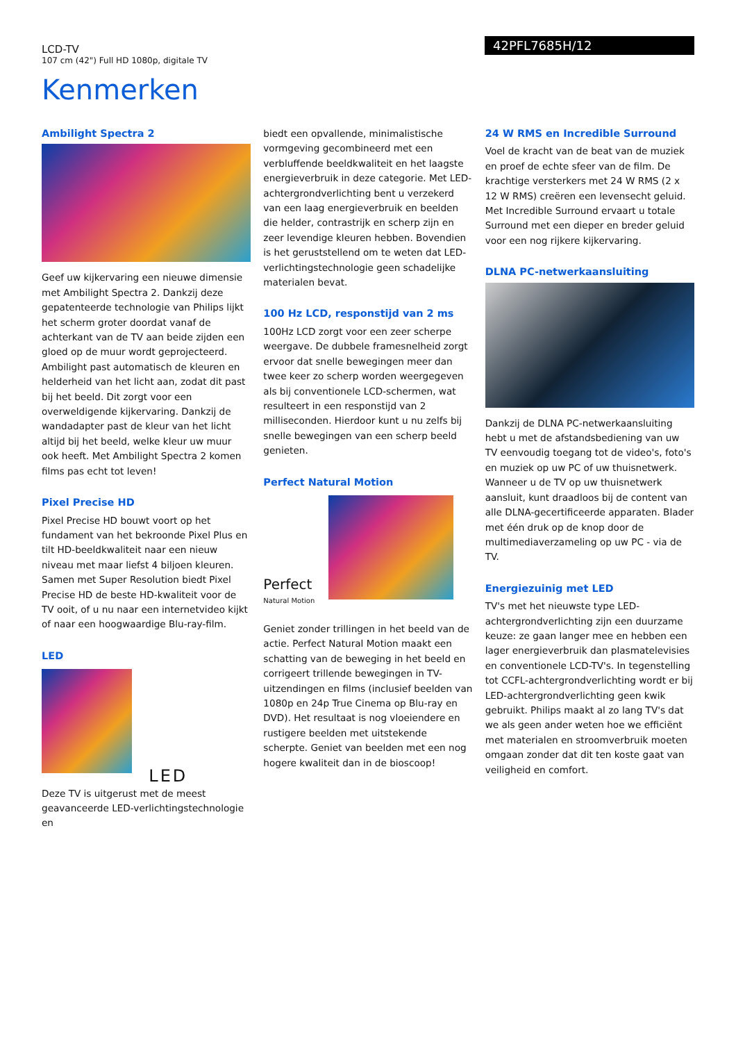LCD-TV
107 cm (42") Full HD 1080p, digitale TV
42PFL7685H/12
Kenmerken
Ambilight Spectra 2
Geef uw kijkervaring een nieuwe dimensie met Ambilight Spectra 2. Dankzij deze gepatenteerde technologie van Philips lijkt het scherm groter doordat vanaf de achterkant van de TV aan beide zijden een gloed op de muur wordt geprojecteerd. Ambilight past automatisch de kleuren en helderheid van het licht aan, zodat dit past bij het beeld. Dit zorgt voor een overweldigende kijkervaring. Dankzij de wandadapter past de kleur van het licht altijd bij het beeld, welke kleur uw muur ook heeft. Met Ambilight Spectra 2 komen films pas echt tot leven!
Pixel Precise HD
Pixel Precise HD bouwt voort op het fundament van het bekroonde Pixel Plus en tilt HD-beeldkwaliteit naar een nieuw niveau met maar liefst 4 biljoen kleuren. Samen met Super Resolution biedt Pixel Precise HD de beste HD-kwaliteit voor de TV ooit, of u nu naar een internetvideo kijkt of naar een hoogwaardige Blu-ray-film.
LED
LED
Deze TV is uitgerust met de meest geavanceerde LED-verlichtingstechnologie en
biedt een opvallende, minimalistische vormgeving gecombineerd met een verbluffende beeldkwaliteit en het laagste energieverbruik in deze categorie. Met LED-achtergrondverlichting bent u verzekerd van een laag energieverbruik en beelden die helder, contrastrijk en scherp zijn en zeer levendige kleuren hebben. Bovendien is het geruststellend om te weten dat LED-verlichtingstechnologie geen schadelijke materialen bevat.
100 Hz LCD, responstijd van 2 ms
100Hz LCD zorgt voor een zeer scherpe weergave. De dubbele framesnelheid zorgt ervoor dat snelle bewegingen meer dan twee keer zo scherp worden weergegeven als bij conventionele LCD-schermen, wat resulteert in een responstijd van 2 milliseconden. Hierdoor kunt u nu zelfs bij snelle bewegingen van een scherp beeld genieten.
Perfect Natural Motion
Perfect
Natural Motion
Geniet zonder trillingen in het beeld van de actie. Perfect Natural Motion maakt een schatting van de beweging in het beeld en corrigeert trillende bewegingen in TV-uitzendingen en films (inclusief beelden van 1080p en 24p True Cinema op Blu-ray en DVD). Het resultaat is nog vloeiendere en rustigere beelden met uitstekende scherpte. Geniet van beelden met een nog hogere kwaliteit dan in de bioscoop!
24 W RMS en Incredible Surround
Voel de kracht van de beat van de muziek en proef de echte sfeer van de film. De krachtige versterkers met 24 W RMS (2 x 12 W RMS) creëren een levensecht geluid. Met Incredible Surround ervaart u totale Surround met een dieper en breder geluid voor een nog rijkere kijkervaring.
DLNA PC-netwerkaansluiting
Dankzij de DLNA PC-netwerkaansluiting hebt u met de afstandsbediening van uw TV eenvoudig toegang tot de video's, foto's en muziek op uw PC of uw thuisnetwerk. Wanneer u de TV op uw thuisnetwerk aansluit, kunt draadloos bij de content van alle DLNA-gecertificeerde apparaten. Blader met één druk op de knop door de multimediaverzameling op uw PC - via de TV.
Energiezuinig met LED
TV's met het nieuwste type LED-achtergrondverlichting zijn een duurzame keuze: ze gaan langer mee en hebben een lager energieverbruik dan plasmatelevisies en conventionele LCD-TV's. In tegenstelling tot CCFL-achtergrondverlichting wordt er bij LED-achtergrondverlichting geen kwik gebruikt. Philips maakt al zo lang TV's dat we als geen ander weten hoe we efficiënt met materialen en stroomverbruik moeten omgaan zonder dat dit ten koste gaat van veiligheid en comfort.